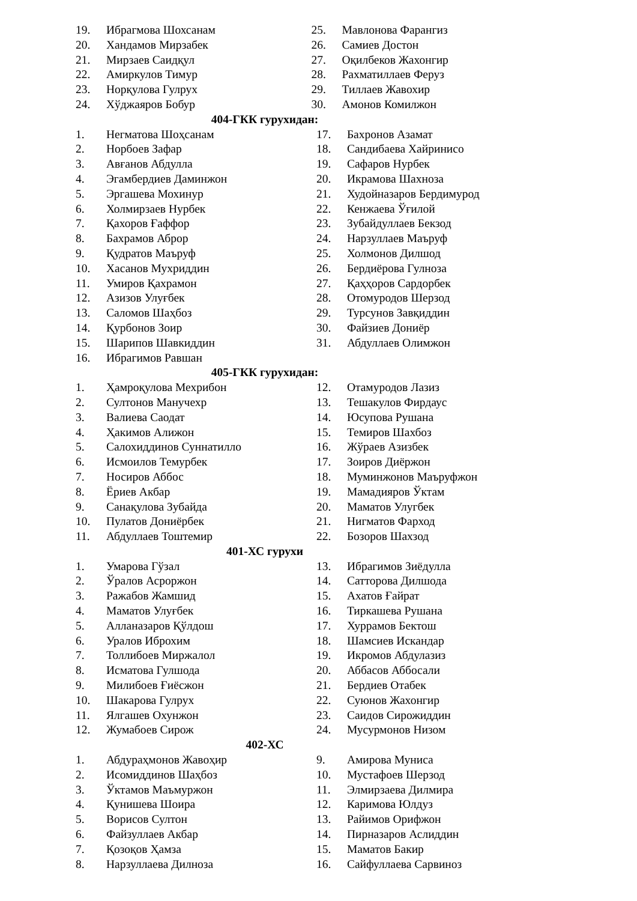19. Ибрагмова Шохсанам
20. Хандамов Мирзабек
21. Мирзаев Саидқул
22. Амиркулов Тимур
23. Норқулова Гулрух
24. Хўджаяров Бобур
25. Мавлонова Фарангиз
26. Самиев Достон
27. Оқилбеков Жахонгир
28. Рахматиллаев Феруз
29. Тиллаев Жавохир
30. Амонов Комилжон
404-ГКК гурухидан:
1. Негматова Шоҳсанам
2. Норбоев Зафар
3. Авғанов Абдулла
4. Эгамбердиев Даминжон
5. Эргашева Мохинур
6. Холмирзаев Нурбек
7. Қахоров Ғаффор
8. Бахрамов Аброр
9. Қудратов Маъруф
10. Хасанов Мухриддин
11. Умиров Қахрамон
12. Азизов Улуғбек
13. Саломов Шаҳбоз
14. Қурбонов Зоир
15. Шарипов Шавкиддин
16. Ибрагимов Равшан
17. Бахронов Азамат
18. Сандибаева Хайринисо
19. Сафаров Нурбек
20. Икрамова Шахноза
21. Худойназаров Бердимурод
22. Кенжаева Ўғилой
23. Зубайдуллаев Бекзод
24. Нарзуллаев Маъруф
25. Холмонов Дилшод
26. Бердиёрова Гулноза
27. Қаҳҳоров Сардорбек
28. Отомуродов Шерзод
29. Турсунов Завқиддин
30. Файзиев Дониёр
31. Абдуллаев Олимжон
405-ГКК гурухидан:
1. Ҳамроқулова Мехрибон
2. Султонов Манучехр
3. Валиева Саодат
4. Ҳакимов Алижон
5. Салохиддинов Суннатилло
6. Исмоилов Темурбек
7. Носиров Аббос
8. Ёриев Акбар
9. Санақулова Зубайда
10. Пулатов Дониёрбек
11. Абдуллаев Тоштемир
12. Отамуродов Лазиз
13. Тешакулов Фирдаус
14. Юсупова Рушана
15. Темиров Шахбоз
16. Жўраев Азизбек
17. Зоиров Диёржон
18. Муминжонов Маъруфжон
19. Мамадияров Ўктам
20. Маматов Улугбек
21. Нигматов Фарход
22. Бозоров Шахзод
401-ХС гурухи
1. Умарова Гўзал
2. Ўралов Асроржон
3. Ражабов Жамшид
4. Маматов Улуғбек
5. Алланазаров Қўлдош
6. Уралов Иброхим
7. Толлибоев Миржалол
8. Исматова Гулшода
9. Милибоев Ғиёсжон
10. Шакарова Гулрух
11. Ялгашев Охунжон
12. Жумабоев Сирож
13. Ибрагимов Зиёдулла
14. Сатторова Дилшода
15. Ахатов Ғайрат
16. Тиркашева Рушана
17. Хуррамов Бектош
18. Шамсиев Искандар
19. Икромов Абдулазиз
20. Аббасов Аббосали
21. Бердиев Отабек
22. Суюнов Жахонгир
23. Саидов Сирожиддин
24. Мусурмонов Низом
402-ХС
1. Абдураҳмонов Жавоҳир
2. Исомиддинов Шаҳбоз
3. Ўктамов Маъмуржон
4. Қунишева Шоира
5. Ворисов Султон
6. Файзуллаев Акбар
7. Қозоқов Ҳамза
8. Нарзуллаева Дилноза
9. Амирова Муниса
10. Мустафоев Шерзод
11. Элмирзаева Дилмира
12. Каримова Юлдуз
13. Райимов Орифжон
14. Пирназаров Аслиддин
15. Маматов Бакир
16. Сайфуллаева Сарвиноз